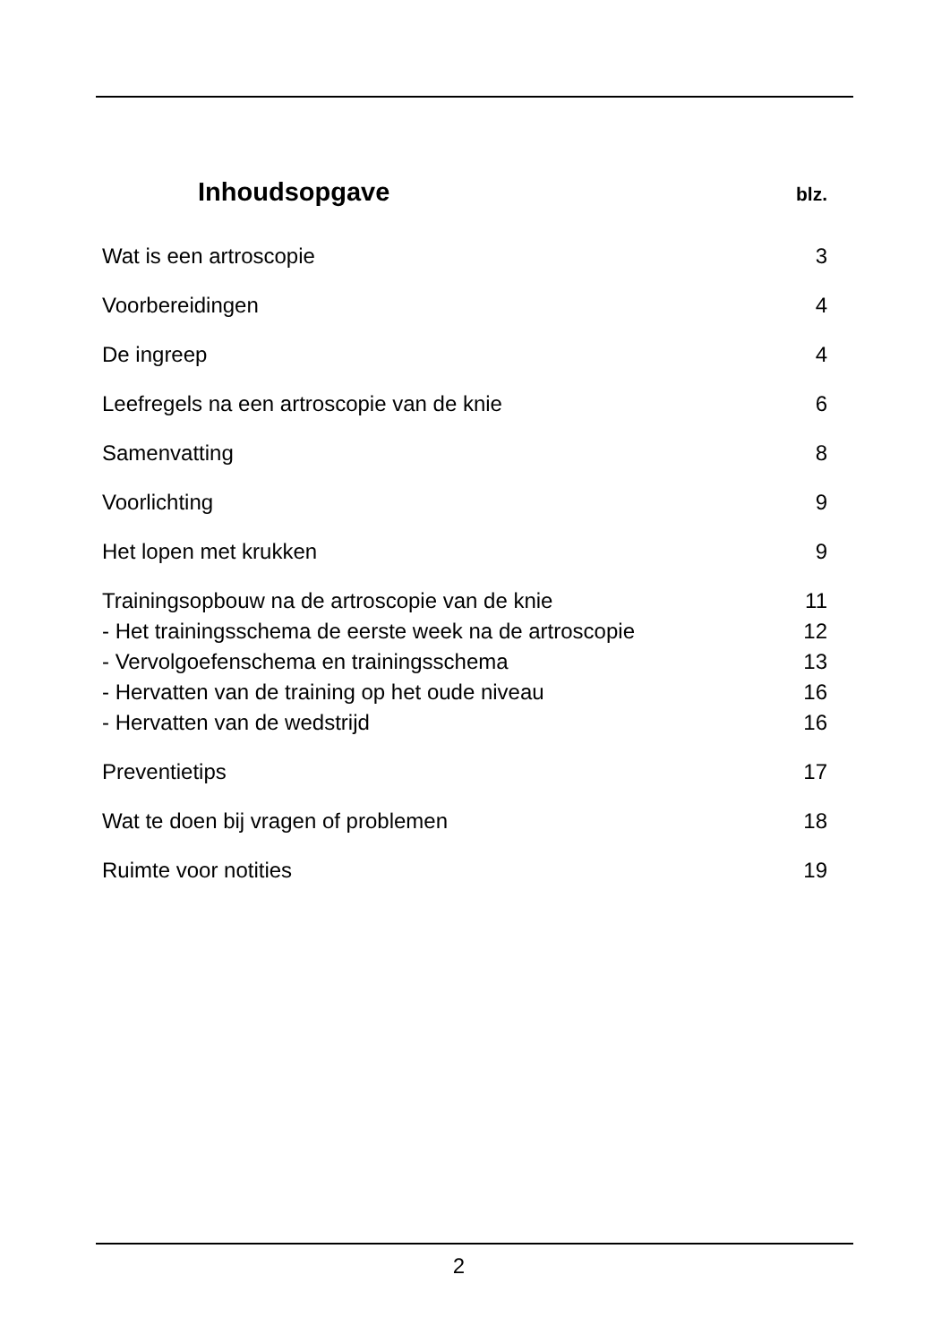Inhoudsopgave
blz.
Wat is een artroscopie 3
Voorbereidingen 4
De ingreep 4
Leefregels na een artroscopie van de knie 6
Samenvatting 8
Voorlichting 9
Het lopen met krukken 9
Trainingsopbouw na de artroscopie van de knie 11
- Het trainingsschema de eerste week na de artroscopie 12
- Vervolgoefenschema en trainingsschema 13
- Hervatten van de training op het oude niveau 16
- Hervatten van de wedstrijd 16
Preventietips 17
Wat te doen bij vragen of problemen 18
Ruimte voor notities 19
2